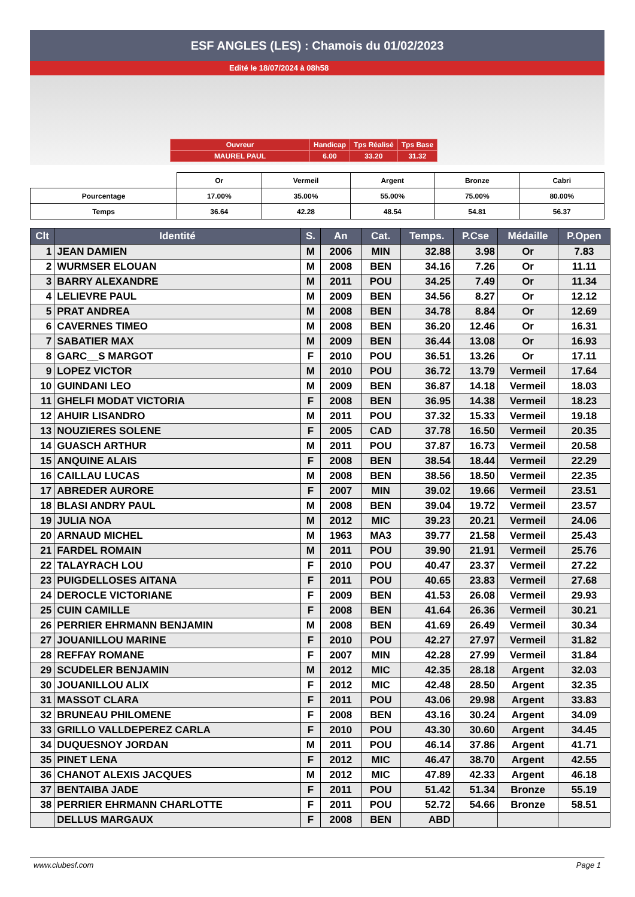ESF ANGLES (LES) : Chamois du 01/02/2023
Edité le 18/07/2024 à 08h58
| Ouvreur | Handicap | Tps Réalisé | Tps Base |
| MAUREL PAUL | 6.00 | 33.20 | 31.32 |
| | Or | Vermeil | Argent | Bronze | Cabri |
| Pourcentage | 17.00% | 35.00% | 55.00% | 75.00% | 80.00% |
| Temps | 36.64 | 42.28 | 48.54 | 54.81 | 56.37 |
| Clt | Identité | S. | An | Cat. | Temps. | P.Cse | Médaille | P.Open |
| --- | --- | --- | --- | --- | --- | --- | --- | --- |
| 1 | JEAN DAMIEN | M | 2006 | MIN | 32.88 | 3.98 | Or | 7.83 |
| 2 | WURMSER ELOUAN | M | 2008 | BEN | 34.16 | 7.26 | Or | 11.11 |
| 3 | BARRY ALEXANDRE | M | 2011 | POU | 34.25 | 7.49 | Or | 11.34 |
| 4 | LELIEVRE PAUL | M | 2009 | BEN | 34.56 | 8.27 | Or | 12.12 |
| 5 | PRAT ANDREA | M | 2008 | BEN | 34.78 | 8.84 | Or | 12.69 |
| 6 | CAVERNES TIMEO | M | 2008 | BEN | 36.20 | 12.46 | Or | 16.31 |
| 7 | SABATIER MAX | M | 2009 | BEN | 36.44 | 13.08 | Or | 16.93 |
| 8 | GARC__S MARGOT | F | 2010 | POU | 36.51 | 13.26 | Or | 17.11 |
| 9 | LOPEZ VICTOR | M | 2010 | POU | 36.72 | 13.79 | Vermeil | 17.64 |
| 10 | GUINDANI LEO | M | 2009 | BEN | 36.87 | 14.18 | Vermeil | 18.03 |
| 11 | GHELFI MODAT VICTORIA | F | 2008 | BEN | 36.95 | 14.38 | Vermeil | 18.23 |
| 12 | AHUIR LISANDRO | M | 2011 | POU | 37.32 | 15.33 | Vermeil | 19.18 |
| 13 | NOUZIERES SOLENE | F | 2005 | CAD | 37.78 | 16.50 | Vermeil | 20.35 |
| 14 | GUASCH ARTHUR | M | 2011 | POU | 37.87 | 16.73 | Vermeil | 20.58 |
| 15 | ANQUINE ALAIS | F | 2008 | BEN | 38.54 | 18.44 | Vermeil | 22.29 |
| 16 | CAILLAU LUCAS | M | 2008 | BEN | 38.56 | 18.50 | Vermeil | 22.35 |
| 17 | ABREDER AURORE | F | 2007 | MIN | 39.02 | 19.66 | Vermeil | 23.51 |
| 18 | BLASI ANDRY PAUL | M | 2008 | BEN | 39.04 | 19.72 | Vermeil | 23.57 |
| 19 | JULIA NOA | M | 2012 | MIC | 39.23 | 20.21 | Vermeil | 24.06 |
| 20 | ARNAUD MICHEL | M | 1963 | MA3 | 39.77 | 21.58 | Vermeil | 25.43 |
| 21 | FARDEL ROMAIN | M | 2011 | POU | 39.90 | 21.91 | Vermeil | 25.76 |
| 22 | TALAYRACH LOU | F | 2010 | POU | 40.47 | 23.37 | Vermeil | 27.22 |
| 23 | PUIGDELLOSES AITANA | F | 2011 | POU | 40.65 | 23.83 | Vermeil | 27.68 |
| 24 | DEROCLE VICTORIANE | F | 2009 | BEN | 41.53 | 26.08 | Vermeil | 29.93 |
| 25 | CUIN CAMILLE | F | 2008 | BEN | 41.64 | 26.36 | Vermeil | 30.21 |
| 26 | PERRIER EHRMANN BENJAMIN | M | 2008 | BEN | 41.69 | 26.49 | Vermeil | 30.34 |
| 27 | JOUANILLOU MARINE | F | 2010 | POU | 42.27 | 27.97 | Vermeil | 31.82 |
| 28 | REFFAY ROMANE | F | 2007 | MIN | 42.28 | 27.99 | Vermeil | 31.84 |
| 29 | SCUDELER BENJAMIN | M | 2012 | MIC | 42.35 | 28.18 | Argent | 32.03 |
| 30 | JOUANILLOU ALIX | F | 2012 | MIC | 42.48 | 28.50 | Argent | 32.35 |
| 31 | MASSOT CLARA | F | 2011 | POU | 43.06 | 29.98 | Argent | 33.83 |
| 32 | BRUNEAU PHILOMENE | F | 2008 | BEN | 43.16 | 30.24 | Argent | 34.09 |
| 33 | GRILLO VALLDEPEREZ CARLA | F | 2010 | POU | 43.30 | 30.60 | Argent | 34.45 |
| 34 | DUQUESNOY JORDAN | M | 2011 | POU | 46.14 | 37.86 | Argent | 41.71 |
| 35 | PINET LENA | F | 2012 | MIC | 46.47 | 38.70 | Argent | 42.55 |
| 36 | CHANOT ALEXIS JACQUES | M | 2012 | MIC | 47.89 | 42.33 | Argent | 46.18 |
| 37 | BENTAIBA JADE | F | 2011 | POU | 51.42 | 51.34 | Bronze | 55.19 |
| 38 | PERRIER EHRMANN CHARLOTTE | F | 2011 | POU | 52.72 | 54.66 | Bronze | 58.51 |
| | DELLUS MARGAUX | F | 2008 | BEN | ABD | | | |
www.clubesf.com Page 1